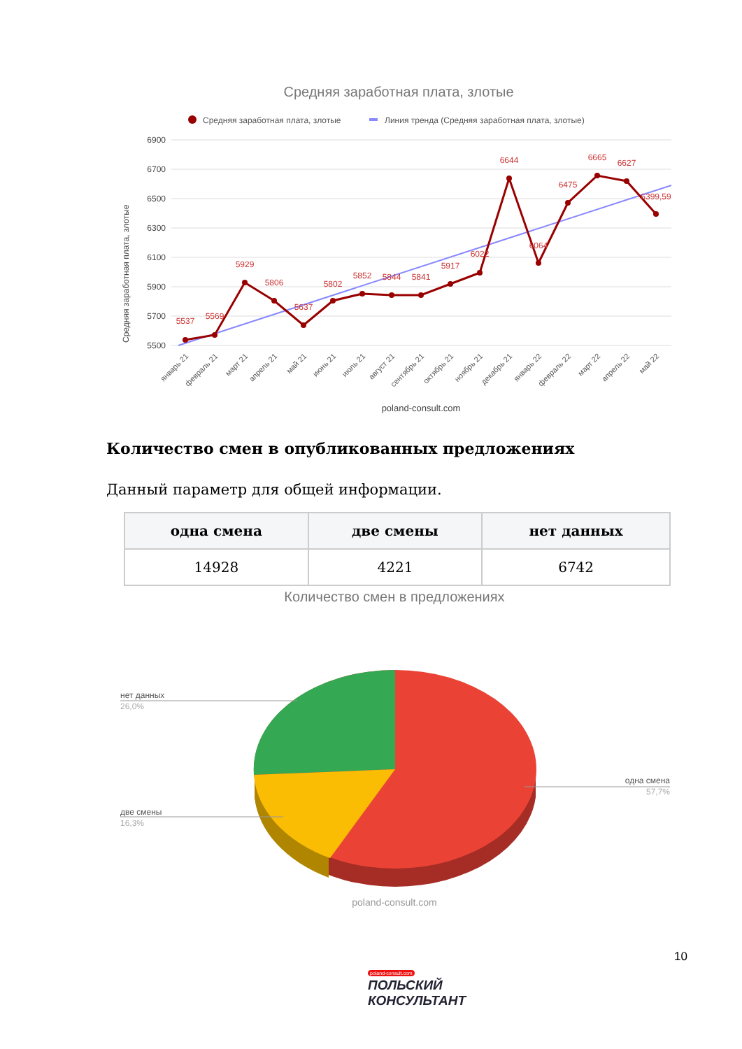Средняя заработная плата, злотые
Средняя заработная плата, злотые
Линия тренда (Средняя заработная плата, злотые)
6900
6700
6500
6300
6100
5900
5700
5500
Средняя заработная плата, злотые
5537
5569
5929
5806
5637
5802
5852
5844
5841
5917
6022
6644
6064
6475
6665
6627
6399,59
январь 21
февраль 21
март 21
апрель 21
май 21
июнь 21
июль 21
август 21
сентябрь 21
октябрь 21
ноябрь 21
декабрь 21
январь 22
февраль 22
март 22
апрель 22
май 22
poland-consult.com
Количество смен в опубликованных предложениях
Данный параметр для общей информации.
| одна смена | две смены | нет данных |
| --- | --- | --- |
| 14928 | 4221 | 6742 |
Количество смен в предложениях
нет данных
26,0%
две смены
16,3%
одна смена
57,7%
poland-consult.com
10
poland-consult.com
ПОЛЬСКИЙ
КОНСУЛЬТАНТ